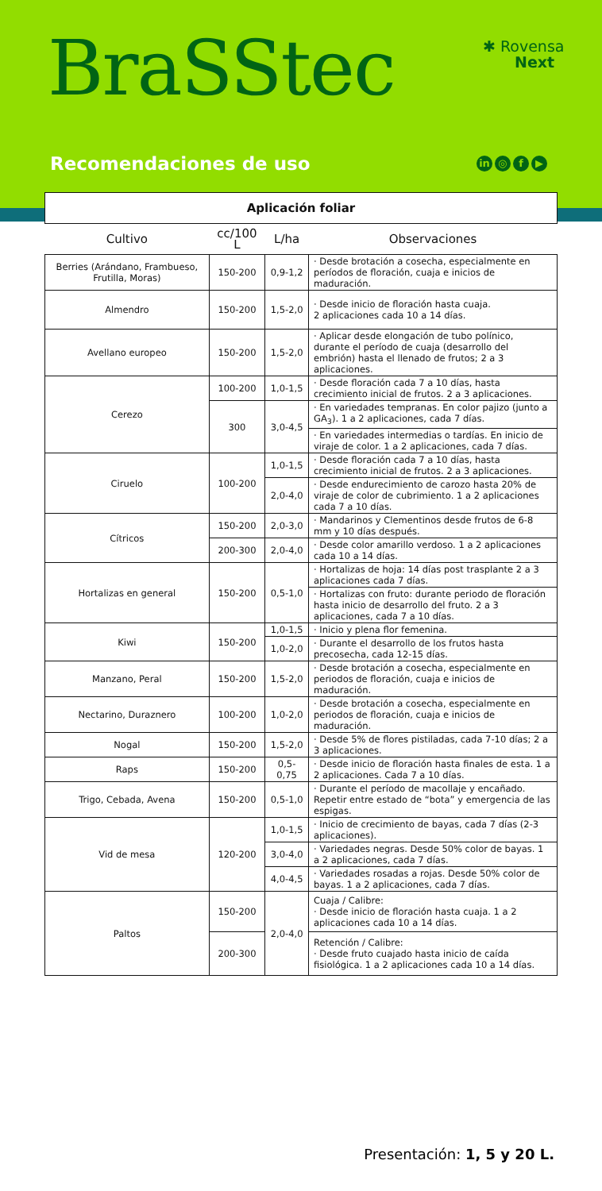BraSStec
✱ Rovensa
Next
Recomendaciones de uso in ◎ f ▶
| Aplicación foliar | | | |
| --- | --- | --- | --- |
| Cultivo | cc/100 L | L/ha | Observaciones |
| Berries (Arándano, Frambueso, Frutilla, Moras) | 150-200 | 0,9-1,2 | · Desde brotación a cosecha, especialmente en períodos de floración, cuaja e inicios de maduración. |
| Almendro | 150-200 | 1,5-2,0 | · Desde inicio de floración hasta cuaja. 2 aplicaciones cada 10 a 14 días. |
| Avellano europeo | 150-200 | 1,5-2,0 | · Aplicar desde elongación de tubo polínico, durante el período de cuaja (desarrollo del embrión) hasta el llenado de frutos; 2 a 3 aplicaciones. |
| Cerezo | 100-200 | 1,0-1,5 | · Desde floración cada 7 a 10 días, hasta crecimiento inicial de frutos. 2 a 3 aplicaciones. |
| | 300 | 3,0-4,5 | · En variedades tempranas. En color pajizo (junto a GA<sub>3</sub>). 1 a 2 aplicaciones, cada 7 días. |
| | | | · En variedades intermedias o tardías. En inicio de viraje de color. 1 a 2 aplicaciones, cada 7 días. |
| Ciruelo | 100-200 | 1,0-1,5 | · Desde floración cada 7 a 10 días, hasta crecimiento inicial de frutos. 2 a 3 aplicaciones. |
| | | 2,0-4,0 | · Desde endurecimiento de carozo hasta 20% de viraje de color de cubrimiento. 1 a 2 aplicaciones cada 7 a 10 días. |
| Cítricos | 150-200 | 2,0-3,0 | · Mandarinos y Clementinos desde frutos de 6-8 mm y 10 días después. |
| | 200-300 | 2,0-4,0 | · Desde color amarillo verdoso. 1 a 2 aplicaciones cada 10 a 14 días. |
| Hortalizas en general | 150-200 | 0,5-1,0 | · Hortalizas de hoja: 14 días post trasplante 2 a 3 aplicaciones cada 7 días. |
| | | | · Hortalizas con fruto: durante periodo de floración hasta inicio de desarrollo del fruto. 2 a 3 aplicaciones, cada 7 a 10 días. |
| Kiwi | 150-200 | 1,0-1,5 | · Inicio y plena flor femenina. |
| | | 1,0-2,0 | · Durante el desarrollo de los frutos hasta precosecha, cada 12-15 días. |
| Manzano, Peral | 150-200 | 1,5-2,0 | · Desde brotación a cosecha, especialmente en periodos de floración, cuaja e inicios de maduración. |
| Nectarino, Duraznero | 100-200 | 1,0-2,0 | · Desde brotación a cosecha, especialmente en periodos de floración, cuaja e inicios de maduración. |
| Nogal | 150-200 | 1,5-2,0 | · Desde 5% de flores pistiladas, cada 7-10 días; 2 a 3 aplicaciones. |
| Raps | 150-200 | 0,5-0,75 | · Desde inicio de floración hasta finales de esta. 1 a 2 aplicaciones. Cada 7 a 10 días. |
| Trigo, Cebada, Avena | 150-200 | 0,5-1,0 | · Durante el período de macollaje y encañado. Repetir entre estado de “bota” y emergencia de las espigas. |
| Vid de mesa | 120-200 | 1,0-1,5 | · Inicio de crecimiento de bayas, cada 7 días (2-3 aplicaciones). |
| | | 3,0-4,0 | · Variedades negras. Desde 50% color de bayas. 1 a 2 aplicaciones, cada 7 días. |
| | | 4,0-4,5 | · Variedades rosadas a rojas. Desde 50% color de bayas. 1 a 2 aplicaciones, cada 7 días. |
| Paltos | 150-200 | 2,0-4,0 | Cuaja / Calibre: · Desde inicio de floración hasta cuaja. 1 a 2 aplicaciones cada 10 a 14 días. |
| | 200-300 | | Retención / Calibre: · Desde fruto cuajado hasta inicio de caída fisiológica. 1 a 2 aplicaciones cada 10 a 14 días. |
Presentación: 1, 5 y 20 L.